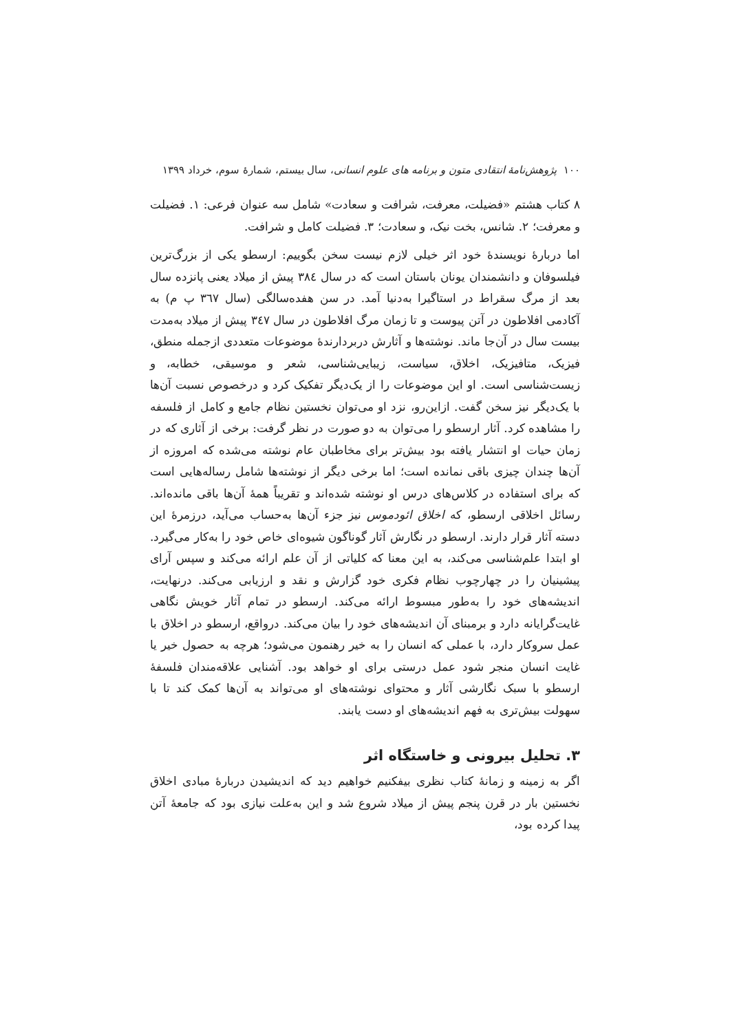۱۰۰ پژوهش‌نامهٔ انتقادی متون و برنامه‌ های علوم انسانی، سال بیستم، شمارهٔ سوم، خرداد ۱۳۹۹
۸ کتاب هشتم «فضیلت، معرفت، شرافت و سعادت» شامل سه عنوان فرعی: ۱. فضیلت و معرفت؛ ۲. شانس، بخت نیک، و سعادت؛ ۳. فضیلت کامل و شرافت.
اما دربارهٔ نویسندهٔ خود اثر خیلی لازم نیست سخن بگوییم: ارسطو یکی از بزرگ‌ترین فیلسوفان و دانشمندان یونان باستان است که در سال ۳۸٤ پیش از میلاد یعنی پانزده سال بعد از مرگ سقراط در استاگیرا به‌دنیا آمد. در سن هفده‌سالگی (سال ۳٦۷ پ م) به آکادمی افلاطون در آتن پیوست و تا زمان مرگ افلاطون در سال ۳٤۷ پیش از میلاد به‌مدت بیست سال در آن‌جا ماند. نوشته‌ها و آثارش دربردارندهٔ موضوعات متعددی ازجمله منطق، فیزیک، متافیزیک، اخلاق، سیاست، زیبایی‌شناسی، شعر و موسیقی، خطابه، و زیست‌شناسی است. او این موضوعات را از یک‌دیگر تفکیک کرد و درخصوص نسبت آن‌ها با یک‌دیگر نیز سخن گفت. ازاین‌رو، نزد او می‌توان نخستین نظام جامع و کامل از فلسفه را مشاهده کرد. آثار ارسطو را می‌توان به دو صورت در نظر گرفت: برخی از آثاری که در زمان حیات او انتشار یافته بود بیش‌تر برای مخاطبان عام نوشته می‌شده که امروزه از آن‌ها چندان چیزی باقی نمانده است؛ اما برخی دیگر از نوشته‌ها شامل رساله‌هایی است که برای استفاده در کلاس‌های درس او نوشته شده‌اند و تقریباً همهٔ آن‌ها باقی مانده‌اند. رسائل اخلاقی ارسطو، که اخلاق ائودموس نیز جزء آن‌ها به‌حساب می‌آید، درزمرهٔ این دسته آثار قرار دارند. ارسطو در نگارش آثار گوناگون شیوه‌ای خاص خود را به‌کار می‌گیرد. او ابتدا علم‌شناسی می‌کند، به این معنا که کلیاتی از آن علم ارائه می‌کند و سپس آرای پیشینیان را در چهارچوب نظام فکری خود گزارش و نقد و ارزیابی می‌کند. درنهایت، اندیشه‌های خود را به‌طور مبسوط ارائه می‌کند. ارسطو در تمام آثار خویش نگاهی غایت‌گرایانه دارد و برمبنای آن اندیشه‌های خود را بیان می‌کند. درواقع، ارسطو در اخلاق با عمل سروکار دارد، با عملی که انسان را به خیر رهنمون می‌شود؛ هرچه به حصول خیر یا غایت انسان منجر شود عمل درستی برای او خواهد بود. آشنایی علاقه‌مندان فلسفهٔ ارسطو با سبک نگارشی آثار و محتوای نوشته‌های او می‌تواند به آن‌ها کمک کند تا با سهولت بیش‌تری به فهم اندیشه‌های او دست یابند.
۳. تحلیل بیرونی و خاستگاه اثر
اگر به زمینه و زمانهٔ کتاب نظری بیفکنیم خواهیم دید که اندیشیدن دربارهٔ مبادی اخلاق نخستین بار در قرن پنجم پیش از میلاد شروع شد و این به‌علت نیازی بود که جامعهٔ آتن پیدا کرده بود،